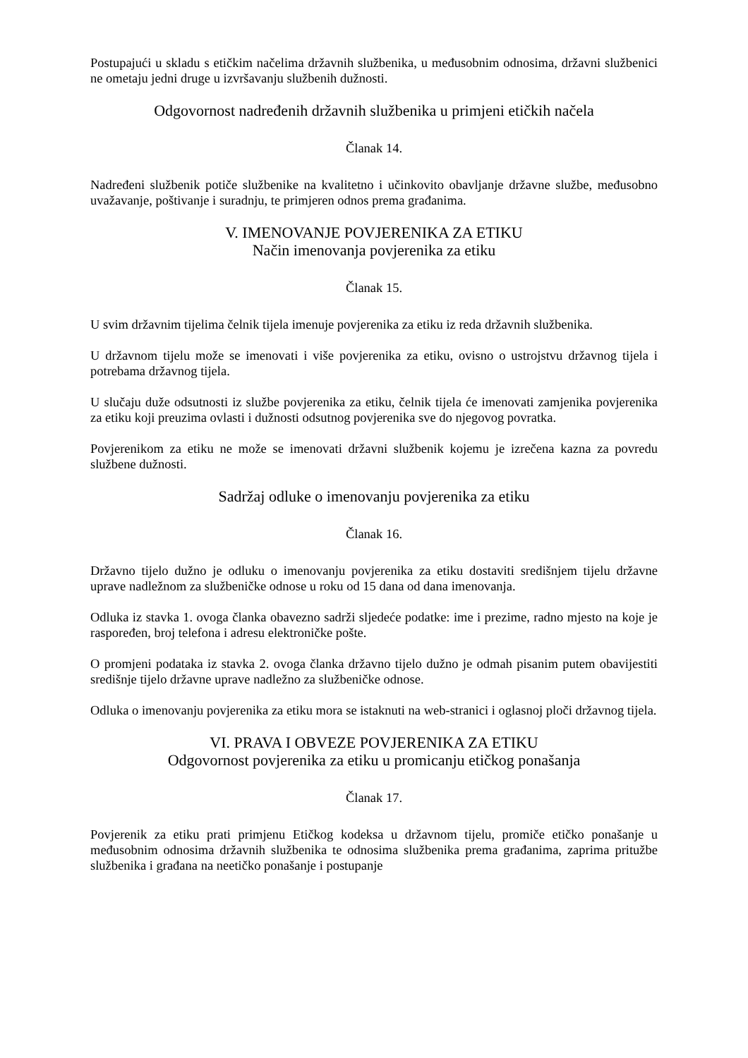Postupajući u skladu s etičkim načelima državnih službenika, u međusobnim odnosima, državni službenici ne ometaju jedni druge u izvršavanju službenih dužnosti.
Odgovornost nadređenih državnih službenika u primjeni etičkih načela
Članak 14.
Nadređeni službenik potiče službenike na kvalitetno i učinkovito obavljanje državne službe, međusobno uvažavanje, poštivanje i suradnju, te primjeren odnos prema građanima.
V. IMENOVANJE POVJERENIKA ZA ETIKU
Način imenovanja povjerenika za etiku
Članak 15.
U svim državnim tijelima čelnik tijela imenuje povjerenika za etiku iz reda državnih službenika.
U državnom tijelu može se imenovati i više povjerenika za etiku, ovisno o ustrojstvu državnog tijela i potrebama državnog tijela.
U slučaju duže odsutnosti iz službe povjerenika za etiku, čelnik tijela će imenovati zamjenika povjerenika za etiku koji preuzima ovlasti i dužnosti odsutnog povjerenika sve do njegovog povratka.
Povjerenikom za etiku ne može se imenovati državni službenik kojemu je izrečena kazna za povredu službene dužnosti.
Sadržaj odluke o imenovanju povjerenika za etiku
Članak 16.
Državno tijelo dužno je odluku o imenovanju povjerenika za etiku dostaviti središnjem tijelu državne uprave nadležnom za službeničke odnose u roku od 15 dana od dana imenovanja.
Odluka iz stavka 1. ovoga članka obavezno sadrži sljedeće podatke: ime i prezime, radno mjesto na koje je raspoređen, broj telefona i adresu elektroničke pošte.
O promjeni podataka iz stavka 2. ovoga članka državno tijelo dužno je odmah pisanim putem obavijestiti središnje tijelo državne uprave nadležno za službeničke odnose.
Odluka o imenovanju povjerenika za etiku mora se istaknuti na web-stranici i oglasnoj ploči državnog tijela.
VI. PRAVA I OBVEZE POVJERENIKA ZA ETIKU
Odgovornost povjerenika za etiku u promicanju etičkog ponašanja
Članak 17.
Povjerenik za etiku prati primjenu Etičkog kodeksa u državnom tijelu, promiče etičko ponašanje u međusobnim odnosima državnih službenika te odnosima službenika prema građanima, zaprima pritužbe službenika i građana na neetičko ponašanje i postupanje